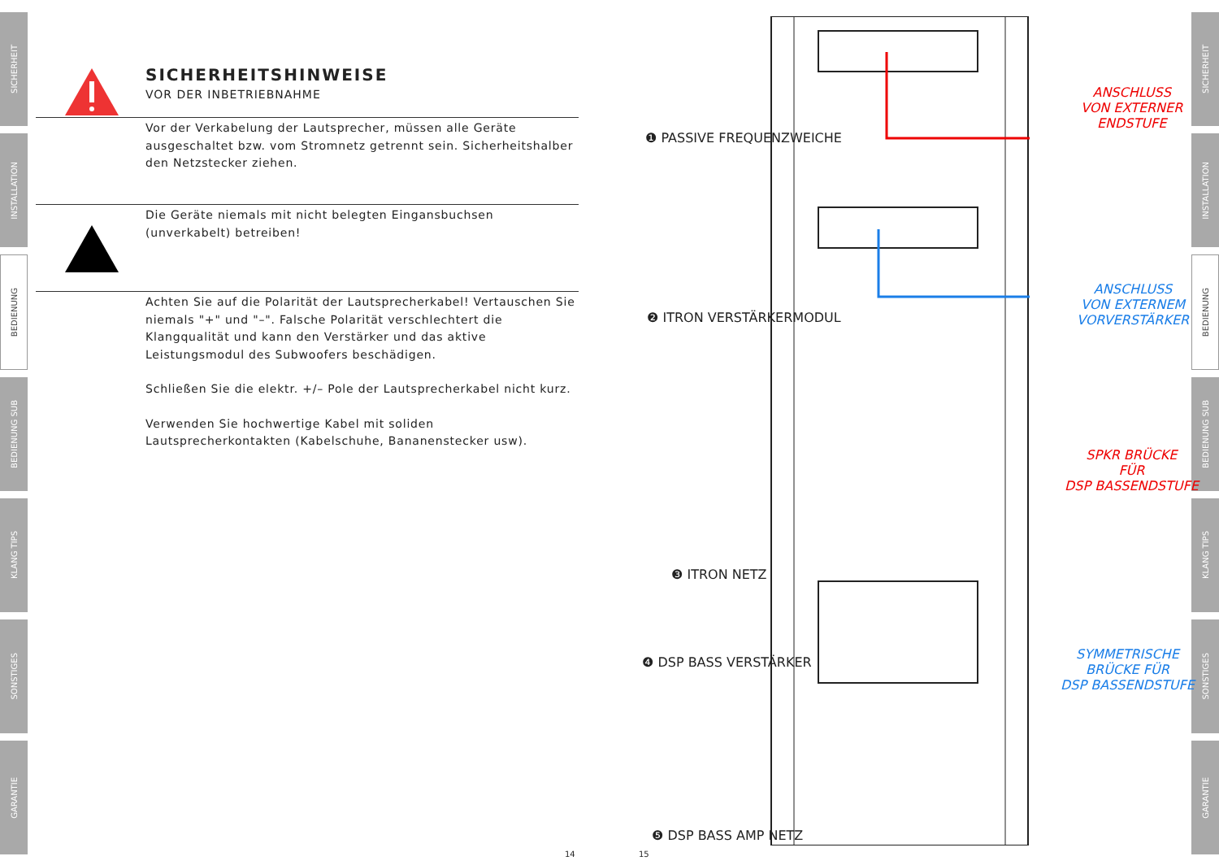SICHERHEIT
INSTALLATION
BEDIENUNG
BEDIENUNG SUB
KLANG TIPS
SONSTIGES
GARANTIE
SICHERHEIT
INSTALLATION
BEDIENUNG
BEDIENUNG SUB
KLANG TIPS
SONSTIGES
GARANTIE
SICHERHEITSHINWEISE
VOR DER INBETRIEBNAHME
Vor der Verkabelung der Lautsprecher, müssen alle Geräte ausgeschaltet bzw. vom Stromnetz getrennt sein. Sicherheitshalber den Netzstecker ziehen.
Die Geräte niemals mit nicht belegten Eingansbuchsen (unverkabelt) betreiben!
Achten Sie auf die Polarität der Lautsprecherkabel! Vertauschen Sie niemals "+" und "–". Falsche Polarität verschlechtert die Klangqualität und kann den Verstärker und das aktive Leistungsmodul des Subwoofers beschädigen.
Schließen Sie die elektr. +/– Pole der Lautsprecherkabel nicht kurz.
Verwenden Sie hochwertige Kabel mit soliden Lautsprecherkontakten (Kabelschuhe, Bananenstecker usw).
14 15
❶ PASSIVE FREQUENZWEICHE
❷ ITRON VERSTÄRKERMODUL
❸ ITRON NETZ
❹ DSP BASS VERSTÄRKER
❺ DSP BASS AMP NETZ
ANSCHLUSS
VON EXTERNER
ENDSTUFE
ANSCHLUSS
VON EXTERNEM
VORVERSTÄRKER
SPKR BRÜCKE
FÜR
DSP BASSENDSTUFE
SYMMETRISCHE
BRÜCKE FÜR
DSP BASSENDSTUFE